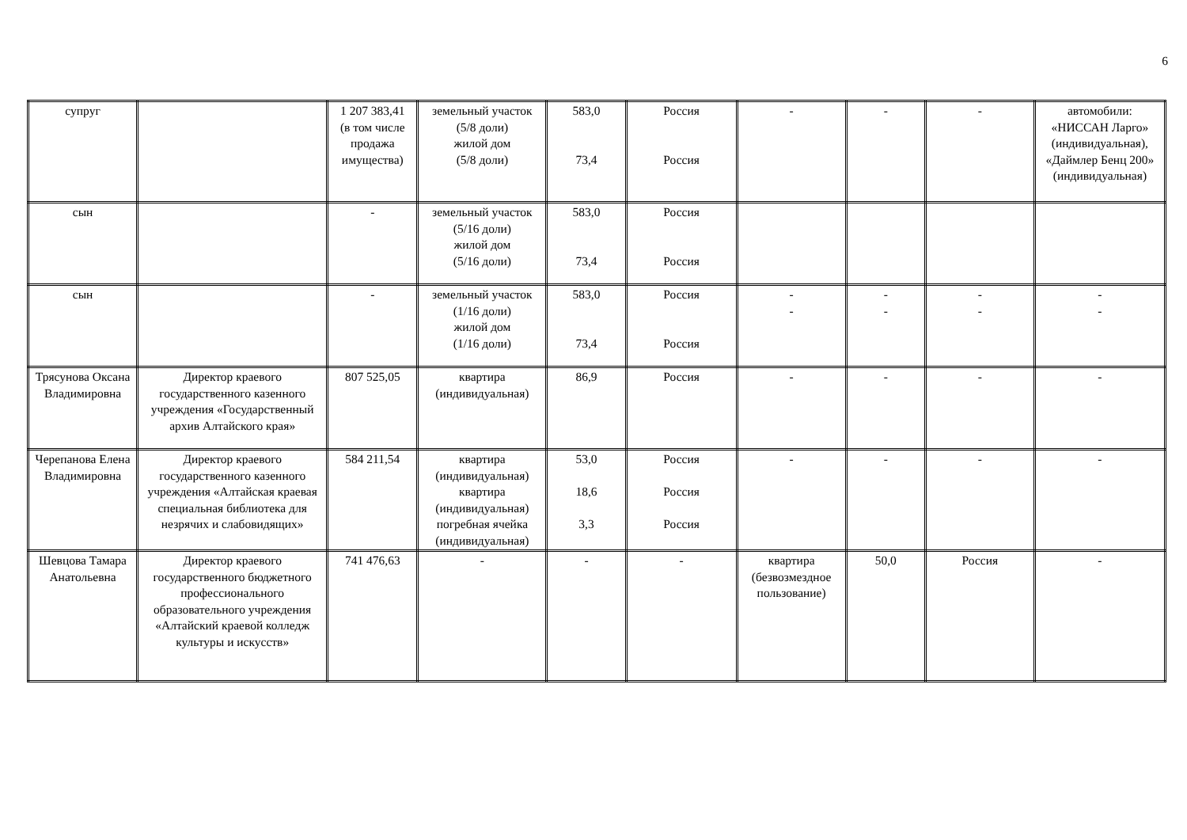6
| супруг | | 1 207 383,41 (в том числе продажа имущества) | земельный участок (5/8 доли) жилой дом (5/8 доли) | 583,0 73,4 | Россия Россия | - | - | - | автомобили: «НИССАН Ларго» (индивидуальная), «Даймлер Бенц 200» (индивидуальная) |
| сын | | - | земельный участок (5/16 доли) жилой дом (5/16 доли) | 583,0 73,4 | Россия Россия | | | | |
| сын | | - | земельный участок (1/16 доли) жилой дом (1/16 доли) | 583,0 73,4 | Россия Россия | - - | - - | - - | - - |
| Трясунова Оксана Владимировна | Директор краевого государственного казенного учреждения «Государственный архив Алтайского края» | 807 525,05 | квартира (индивидуальная) | 86,9 | Россия | - | - | - | - |
| Черепанова Елена Владимировна | Директор краевого государственного казенного учреждения «Алтайская краевая специальная библиотека для незрячих и слабовидящих» | 584 211,54 | квартира (индивидуальная) квартира (индивидуальная) погребная ячейка (индивидуальная) | 53,0 18,6 3,3 | Россия Россия Россия | - | - | - | - |
| Шевцова Тамара Анатольевна | Директор краевого государственного бюджетного профессионального образовательного учреждения «Алтайский краевой колледж культуры и искусств» | 741 476,63 | - | - | - | квартира (безвозмездное пользование) | 50,0 | Россия | - |